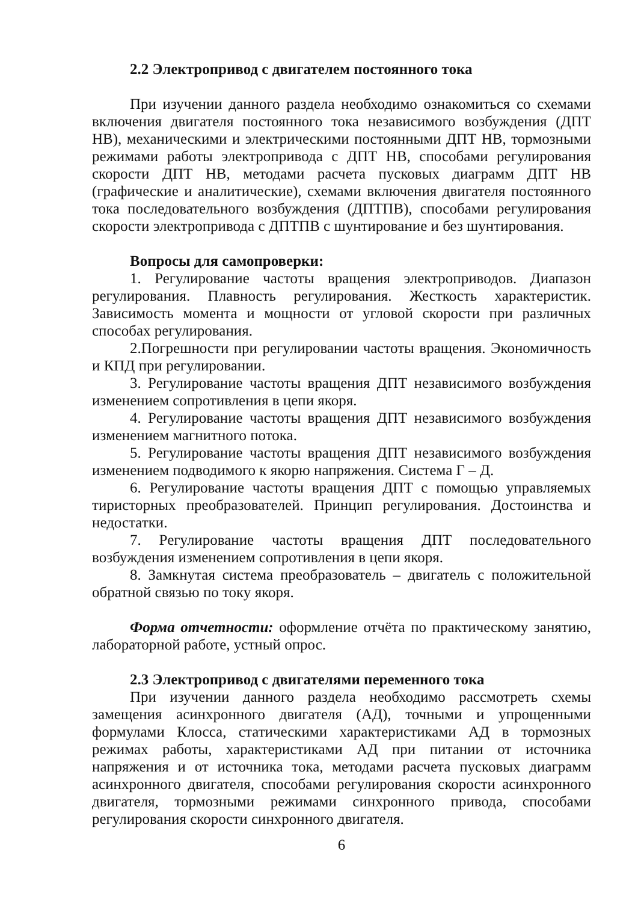2.2 Электропривод с двигателем постоянного тока
При изучении данного раздела необходимо ознакомиться со схемами включения двигателя постоянного тока независимого возбуждения (ДПТ НВ), механическими и электрическими постоянными ДПТ НВ, тормозными режимами работы электропривода с ДПТ НВ, способами регулирования скорости ДПТ НВ, методами расчета пусковых диаграмм ДПТ НВ (графические и аналитические), схемами включения двигателя постоянного тока последовательного возбуждения (ДПТПВ), способами регулирования скорости электропривода с ДПТПВ с шунтирование и без шунтирования.
Вопросы для самопроверки:
1. Регулирование частоты вращения электроприводов. Диапазон регулирования. Плавность регулирования. Жесткость характеристик. Зависимость момента и мощности от угловой скорости при различных способах регулирования.
2.Погрешности при регулировании частоты вращения. Экономичность и КПД при регулировании.
3. Регулирование частоты вращения ДПТ независимого возбуждения изменением сопротивления в цепи якоря.
4. Регулирование частоты вращения ДПТ независимого возбуждения изменением магнитного потока.
5. Регулирование частоты вращения ДПТ независимого возбуждения изменением подводимого к якорю напряжения. Система Г – Д.
6. Регулирование частоты вращения ДПТ с помощью управляемых тиристорных преобразователей. Принцип регулирования. Достоинства и недостатки.
7. Регулирование частоты вращения ДПТ последовательного возбуждения изменением сопротивления в цепи якоря.
8. Замкнутая система преобразователь – двигатель с положительной обратной связью по току якоря.
Форма отчетности: оформление отчёта по практическому занятию, лабораторной работе, устный опрос.
2.3 Электропривод с двигателями переменного тока
При изучении данного раздела необходимо рассмотреть схемы замещения асинхронного двигателя (АД), точными и упрощенными формулами Клосса, статическими характеристиками АД в тормозных режимах работы, характеристиками АД при питании от источника напряжения и от источника тока, методами расчета пусковых диаграмм асинхронного двигателя, способами регулирования скорости асинхронного двигателя, тормозными режимами синхронного привода, способами регулирования скорости синхронного двигателя.
6